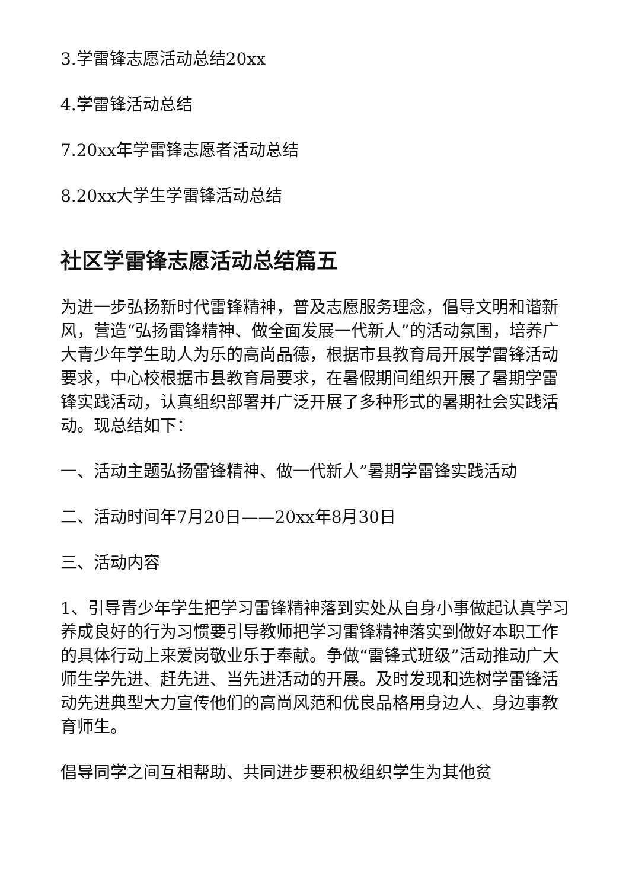3.学雷锋志愿活动总结20xx
4.学雷锋活动总结
7.20xx年学雷锋志愿者活动总结
8.20xx大学生学雷锋活动总结
社区学雷锋志愿活动总结篇五
为进一步弘扬新时代雷锋精神，普及志愿服务理念，倡导文明和谐新风，营造“弘扬雷锋精神、做全面发展一代新人”的活动氛围，培养广大青少年学生助人为乐的高尚品德，根据市县教育局开展学雷锋活动要求，中心校根据市县教育局要求，在暑假期间组织开展了暑期学雷锋实践活动，认真组织部署并广泛开展了多种形式的暑期社会实践活动。现总结如下：
一、活动主题弘扬雷锋精神、做一代新人”暑期学雷锋实践活动
二、活动时间年7月20日——20xx年8月30日
三、活动内容
1、引导青少年学生把学习雷锋精神落到实处从自身小事做起认真学习养成良好的行为习惯要引导教师把学习雷锋精神落实到做好本职工作的具体行动上来爱岗敬业乐于奉献。争做“雷锋式班级”活动推动广大师生学先进、赶先进、当先进活动的开展。及时发现和选树学雷锋活动先进典型大力宣传他们的高尚风范和优良品格用身边人、身边事教育师生。
倡导同学之间互相帮助、共同进步要积极组织学生为其他贫